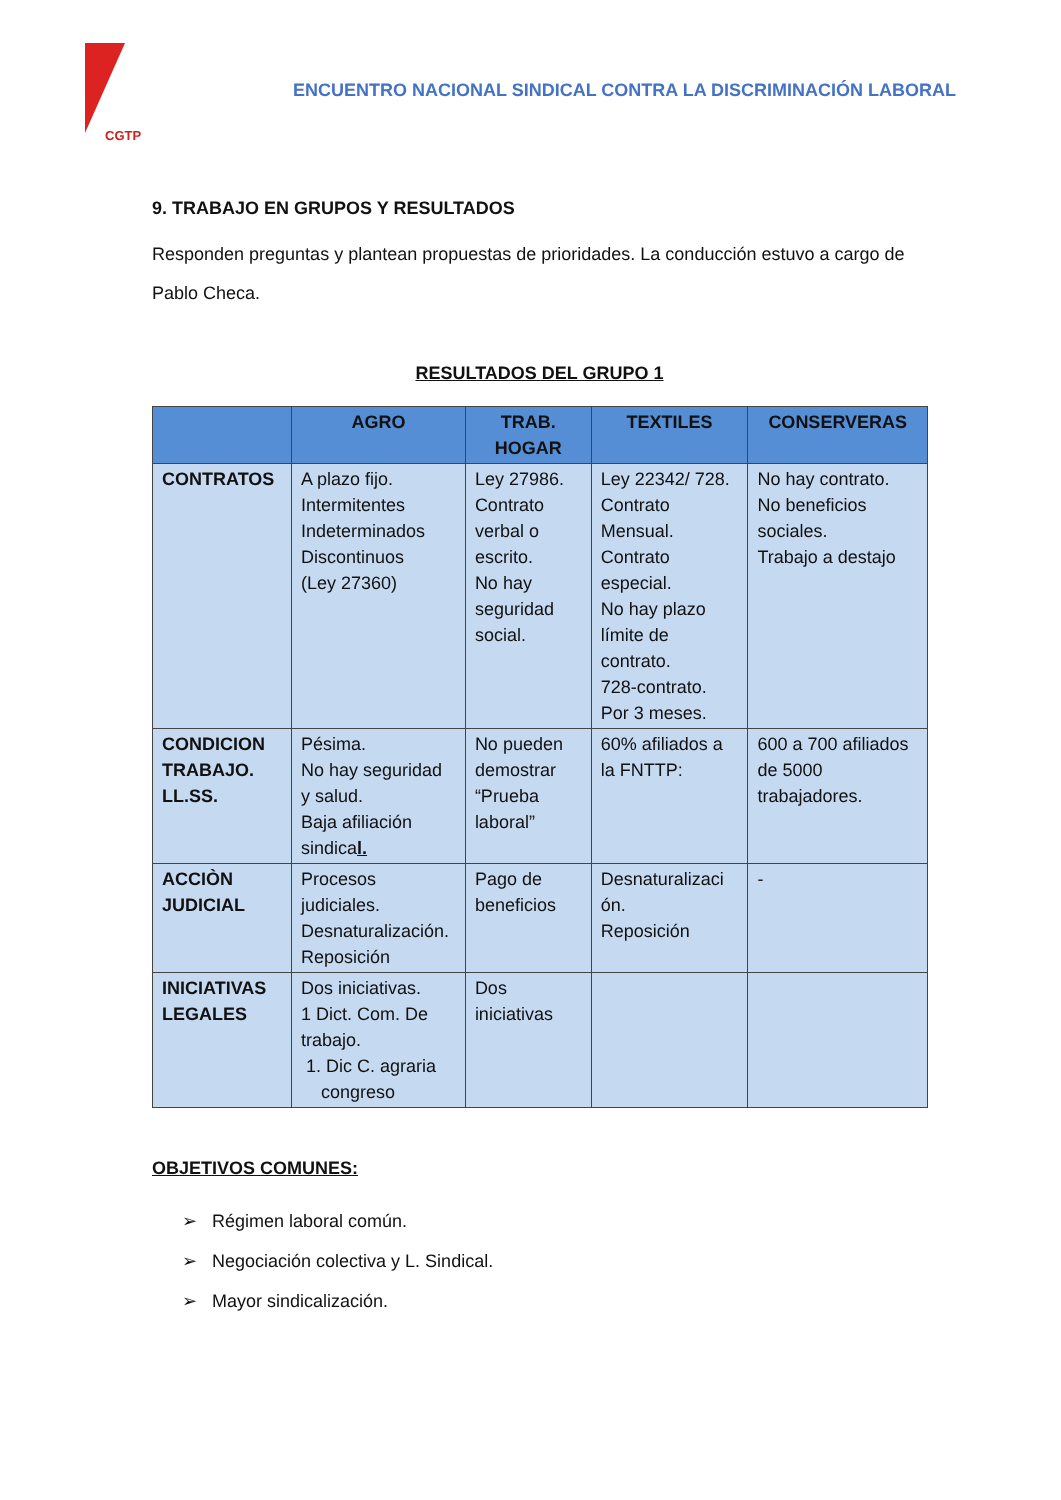CGTP
ENCUENTRO NACIONAL SINDICAL CONTRA LA DISCRIMINACIÓN LABORAL
9. TRABAJO EN GRUPOS Y RESULTADOS
Responden preguntas y plantean propuestas de prioridades. La conducción estuvo a cargo de Pablo Checa.
RESULTADOS DEL GRUPO 1
| | AGRO | TRAB. HOGAR | TEXTILES | CONSERVERAS |
| --- | --- | --- | --- | --- |
| CONTRATOS | A plazo fijo. Intermitentes Indeterminados Discontinuos (Ley 27360) | Ley 27986. Contrato verbal o escrito. No hay seguridad social. | Ley 22342/ 728. Contrato Mensual. Contrato especial. No hay plazo límite de contrato. 728-contrato. Por 3 meses. | No hay contrato. No beneficios sociales. Trabajo a destajo |
| CONDICION TRABAJO. LL.SS. | Pésima. No hay seguridad y salud. Baja afiliación sindica l. | No pueden demostrar “Prueba laboral” | 60% afiliados a la FNTTP: | 600 a 700 afiliados de 5000 trabajadores. |
| ACCIÒN JUDICIAL | Procesos judiciales. Desnaturalización. Reposición | Pago de beneficios | Desnaturalizaci ón. Reposición | - |
| INICIATIVAS LEGALES | Dos iniciativas. 1 Dict. Com. De trabajo. 1. Dic C. agraria congreso | Dos iniciativas | | |
OBJETIVOS COMUNES:
➢ Régimen laboral común.
➢ Negociación colectiva y L. Sindical.
➢ Mayor sindicalización.